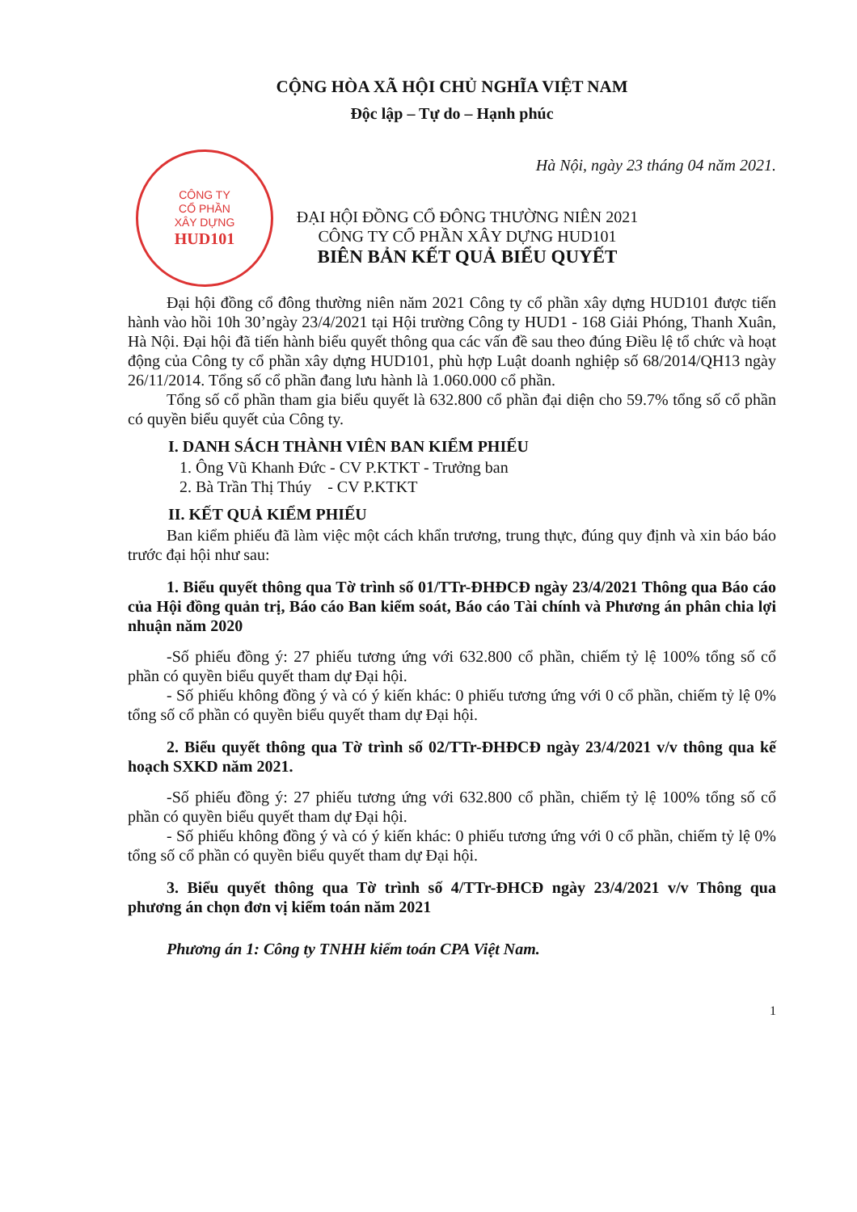CỘNG HÒA XÃ HỘI CHỦ NGHĨA VIỆT NAM
Độc lập – Tự do – Hạnh phúc
Hà Nội, ngày 23 tháng 04 năm 2021.
CÔNG TY
CỔ PHẦN
XÂY DỰNG
HUD101
ĐẠI HỘI ĐỒNG CỔ ĐÔNG THƯỜNG NIÊN 2021
CÔNG TY CỔ PHẦN XÂY DỰNG HUD101
BIÊN BẢN KẾT QUẢ BIỂU QUYẾT
Đại hội đồng cổ đông thường niên năm 2021 Công ty cổ phần xây dựng HUD101 được tiến hành vào hồi 10h 30’ngày 23/4/2021 tại Hội trường Công ty HUD1 - 168 Giải Phóng, Thanh Xuân, Hà Nội. Đại hội đã tiến hành biểu quyết thông qua các vấn đề sau theo đúng Điều lệ tổ chức và hoạt động của Công ty cổ phần xây dựng HUD101, phù hợp Luật doanh nghiệp số 68/2014/QH13 ngày 26/11/2014. Tổng số cổ phần đang lưu hành là 1.060.000 cổ phần.
Tổng số cổ phần tham gia biểu quyết là 632.800 cổ phần đại diện cho 59.7% tổng số cổ phần có quyền biểu quyết của Công ty.
I. DANH SÁCH THÀNH VIÊN BAN KIỂM PHIẾU
1. Ông Vũ Khanh Đức - CV P.KTKT - Trưởng ban
2. Bà Trần Thị Thúy - CV P.KTKT
II. KẾT QUẢ KIỂM PHIẾU
Ban kiểm phiếu đã làm việc một cách khẩn trương, trung thực, đúng quy định và xin báo báo trước đại hội như sau:
1. Biểu quyết thông qua Tờ trình số 01/TTr-ĐHĐCĐ ngày 23/4/2021 Thông qua Báo cáo của Hội đồng quản trị, Báo cáo Ban kiểm soát, Báo cáo Tài chính và Phương án phân chia lợi nhuận năm 2020
-Số phiếu đồng ý: 27 phiếu tương ứng với 632.800 cổ phần, chiếm tỷ lệ 100% tổng số cổ phần có quyền biểu quyết tham dự Đại hội.
- Số phiếu không đồng ý và có ý kiến khác: 0 phiếu tương ứng với 0 cổ phần, chiếm tỷ lệ 0% tổng số cổ phần có quyền biểu quyết tham dự Đại hội.
2. Biểu quyết thông qua Tờ trình số 02/TTr-ĐHĐCĐ ngày 23/4/2021 v/v thông qua kế hoạch SXKD năm 2021.
-Số phiếu đồng ý: 27 phiếu tương ứng với 632.800 cổ phần, chiếm tỷ lệ 100% tổng số cổ phần có quyền biểu quyết tham dự Đại hội.
- Số phiếu không đồng ý và có ý kiến khác: 0 phiếu tương ứng với 0 cổ phần, chiếm tỷ lệ 0% tổng số cổ phần có quyền biểu quyết tham dự Đại hội.
3. Biểu quyết thông qua Tờ trình số 4/TTr-ĐHCĐ ngày 23/4/2021 v/v Thông qua phương án chọn đơn vị kiểm toán năm 2021
Phương án 1: Công ty TNHH kiểm toán CPA Việt Nam.
1